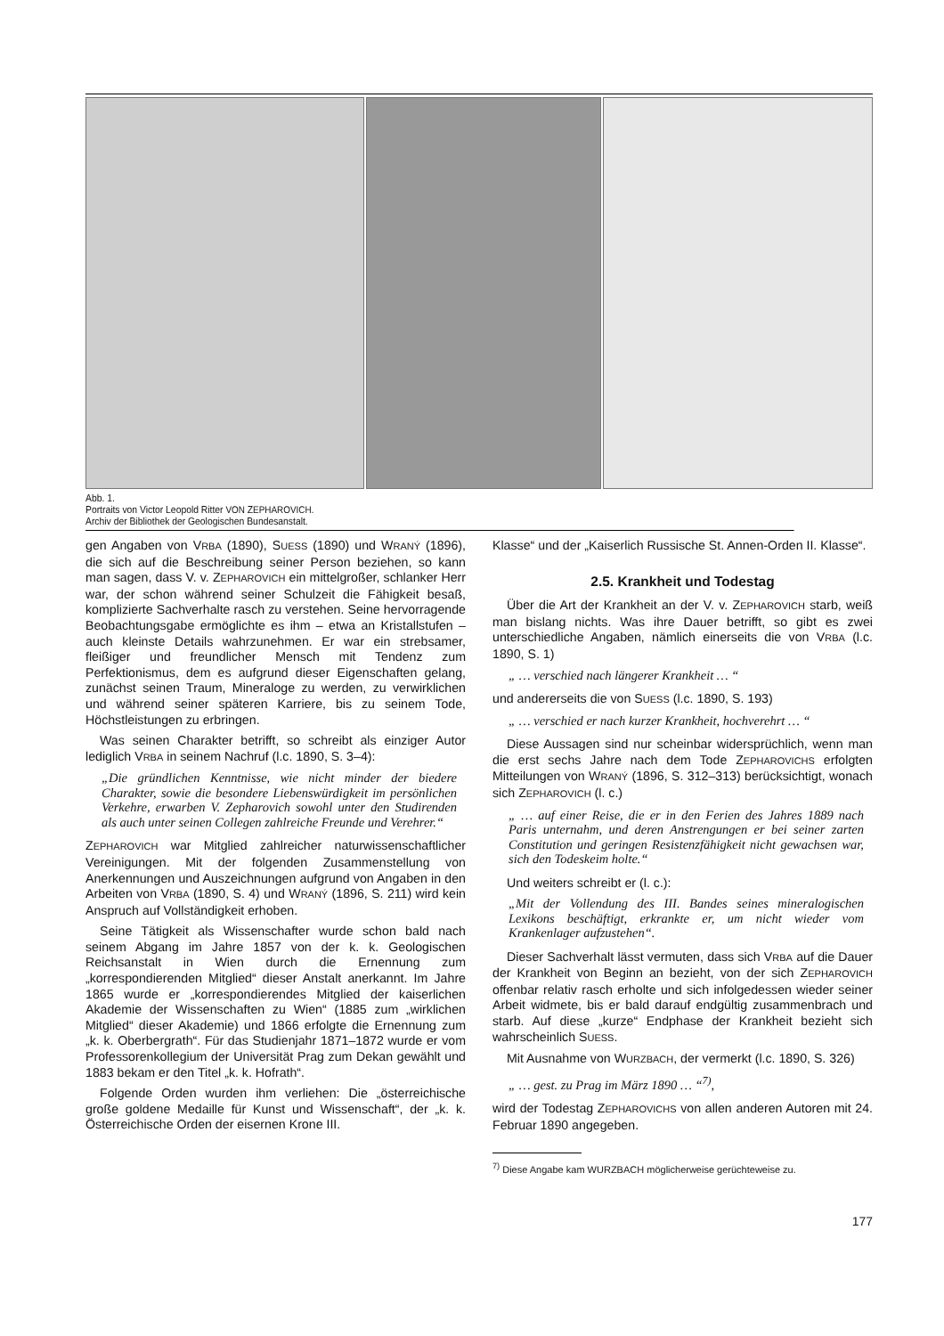Abb. 1.
Portraits von Victor Leopold Ritter VON ZEPHAROVICH.
Archiv der Bibliothek der Geologischen Bundesanstalt.
gen Angaben von VRBA (1890), SUESS (1890) und WRANÝ (1896), die sich auf die Beschreibung seiner Person beziehen, so kann man sagen, dass V. v. ZEPHAROVICH ein mittelgroßer, schlanker Herr war, der schon während seiner Schulzeit die Fähigkeit besaß, komplizierte Sachverhalte rasch zu verstehen. Seine hervorragende Beobachtungsgabe ermöglichte es ihm – etwa an Kristallstufen – auch kleinste Details wahrzunehmen. Er war ein strebsamer, fleißiger und freundlicher Mensch mit Tendenz zum Perfektionismus, dem es aufgrund dieser Eigenschaften gelang, zunächst seinen Traum, Mineraloge zu werden, zu verwirklichen und während seiner späteren Karriere, bis zu seinem Tode, Höchstleistungen zu erbringen.
Was seinen Charakter betrifft, so schreibt als einziger Autor lediglich VRBA in seinem Nachruf (l.c. 1890, S. 3–4):
„Die gründlichen Kenntnisse, wie nicht minder der biedere Charakter, sowie die besondere Liebenswürdigkeit im persönlichen Verkehre, erwarben V. Zepharovich sowohl unter den Studirenden als auch unter seinen Collegen zahlreiche Freunde und Verehrer.“
ZEPHAROVICH war Mitglied zahlreicher naturwissenschaftlicher Vereinigungen. Mit der folgenden Zusammenstellung von Anerkennungen und Auszeichnungen aufgrund von Angaben in den Arbeiten von VRBA (1890, S. 4) und WRANÝ (1896, S. 211) wird kein Anspruch auf Vollständigkeit erhoben.
Seine Tätigkeit als Wissenschafter wurde schon bald nach seinem Abgang im Jahre 1857 von der k. k. Geologischen Reichsanstalt in Wien durch die Ernennung zum „korrespondierenden Mitglied“ dieser Anstalt anerkannt. Im Jahre 1865 wurde er „korrespondierendes Mitglied der kaiserlichen Akademie der Wissenschaften zu Wien“ (1885 zum „wirklichen Mitglied“ dieser Akademie) und 1866 erfolgte die Ernennung zum „k. k. Oberbergrath“. Für das Studienjahr 1871–1872 wurde er vom Professorenkollegium der Universität Prag zum Dekan gewählt und 1883 bekam er den Titel „k. k. Hofrath“.
Folgende Orden wurden ihm verliehen: Die „österreichische große goldene Medaille für Kunst und Wissenschaft“, der „k. k. Österreichische Orden der eisernen Krone III.
Klasse“ und der „Kaiserlich Russische St. Annen-Orden II. Klasse“.
2.5. Krankheit und Todestag
Über die Art der Krankheit an der V. v. ZEPHAROVICH starb, weiß man bislang nichts. Was ihre Dauer betrifft, so gibt es zwei unterschiedliche Angaben, nämlich einerseits die von VRBA (l.c. 1890, S. 1)
„ … verschied nach längerer Krankheit … “
und andererseits die von SUESS (l.c. 1890, S. 193)
„ … verschied er nach kurzer Krankheit, hochverehrt … “
Diese Aussagen sind nur scheinbar widersprüchlich, wenn man die erst sechs Jahre nach dem Tode ZEPHAROVICHS erfolgten Mitteilungen von WRANÝ (1896, S. 312–313) berücksichtigt, wonach sich ZEPHAROVICH (l. c.)
„ … auf einer Reise, die er in den Ferien des Jahres 1889 nach Paris unternahm, und deren Anstrengungen er bei seiner zarten Constitution und geringen Resistenzfähigkeit nicht gewachsen war, sich den Todeskeim holte.“
Und weiters schreibt er (l. c.):
„Mit der Vollendung des III. Bandes seines mineralogischen Lexikons beschäftigt, erkrankte er, um nicht wieder vom Krankenlager aufzustehen“.
Dieser Sachverhalt lässt vermuten, dass sich VRBA auf die Dauer der Krankheit von Beginn an bezieht, von der sich ZEPHAROVICH offenbar relativ rasch erholte und sich infolgedessen wieder seiner Arbeit widmete, bis er bald darauf endgültig zusammenbrach und starb. Auf diese „kurze“ Endphase der Krankheit bezieht sich wahrscheinlich SUESS.
Mit Ausnahme von WURZBACH, der vermerkt (l.c. 1890, S. 326)
„ … gest. zu Prag im März 1890 … “<sup>7)</sup>,
wird der Todestag ZEPHAROVICHS von allen anderen Autoren mit 24. Februar 1890 angegeben.
<sup>7)</sup> Diese Angabe kam WURZBACH möglicherweise gerüchteweise zu.
177